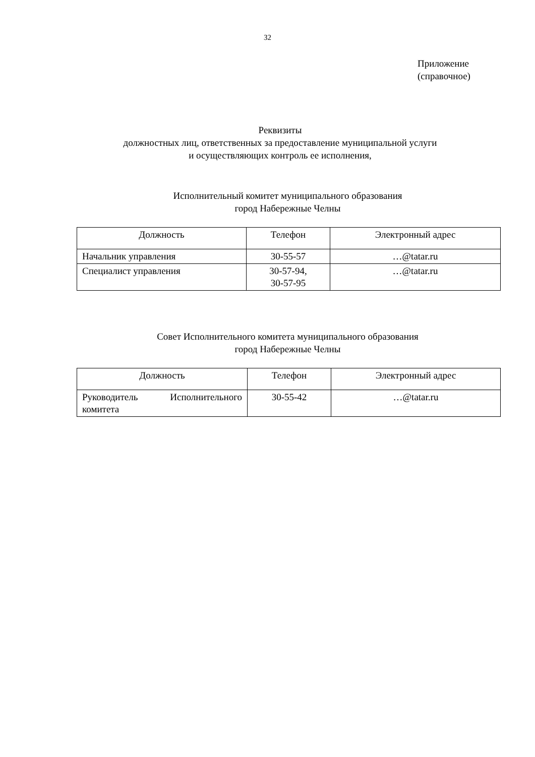32
Приложение
(справочное)
Реквизиты
должностных лиц, ответственных за предоставление муниципальной услуги
и осуществляющих контроль ее исполнения,
Исполнительный комитет муниципального образования
город Набережные Челны
| Должность | Телефон | Электронный адрес |
| --- | --- | --- |
| Начальник управления | 30-55-57 | …@tatar.ru |
| Специалист управления | 30-57-94, 30-57-95 | …@tatar.ru |
Совет Исполнительного комитета муниципального образования
город Набережные Челны
| Должность | Телефон | Электронный адрес |
| --- | --- | --- |
| Руководитель Исполнительного комитета | 30-55-42 | …@tatar.ru |